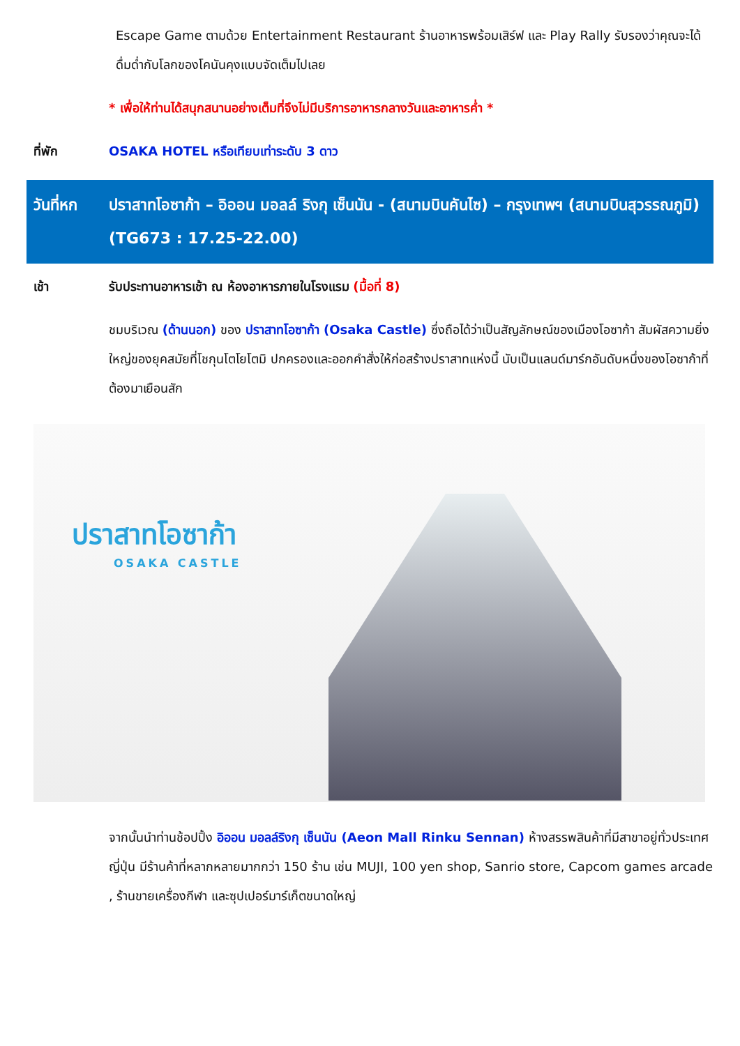Escape Game ตามด้วย Entertainment Restaurant ร้านอาหารพร้อมเสิร์ฟ และ Play Rally รับรองว่าคุณจะได้ดื่มด่ำกับโลกของโคนันคุงแบบจัดเต็มไปเลย
* เพื่อให้ท่านได้สนุกสนานอย่างเต็มที่จึงไม่มีบริการอาหารกลางวันและอาหารค่ำ *
ที่พัก OSAKA HOTEL หรือเทียบเท่าระดับ 3 ดาว
วันที่หก ปราสาทโอซาก้า – อิออน มอลล์ ริงกุ เซ็นนัน - (สนามบินคันไซ) – กรุงเทพฯ (สนามบินสุวรรณภูมิ) (TG673 : 17.25-22.00)
เช้า รับประทานอาหารเช้า ณ ห้องอาหารภายในโรงแรม (มื้อที่ 8)
ชมบริเวณ (ด้านนอก) ของ ปราสาทโอซาก้า (Osaka Castle) ซึ่งถือได้ว่าเป็นสัญลักษณ์ของเมืองโอซาก้า สัมผัสความยิ่งใหญ่ของยุคสมัยที่โชกุนโตโยโตมิ ปกครองและออกคำสั่งให้ก่อสร้างปราสาทแห่งนี้ นับเป็นแลนด์มาร์กอันดับหนึ่งของโอซาก้าที่ต้องมาเยือนสัก
ปราสาทโอซาก้า
OSAKA CASTLE
จากนั้นนำท่านช้อปปิ้ง อิออน มอลล์ริงกุ เซ็นนัน (Aeon Mall Rinku Sennan) ห้างสรรพสินค้าที่มีสาขาอยู่ทั่วประเทศญี่ปุ่น มีร้านค้าที่หลากหลายมากกว่า 150 ร้าน เช่น MUJI, 100 yen shop, Sanrio store, Capcom games arcade , ร้านขายเครื่องกีฬา และซุปเปอร์มาร์เก็ตขนาดใหญ่